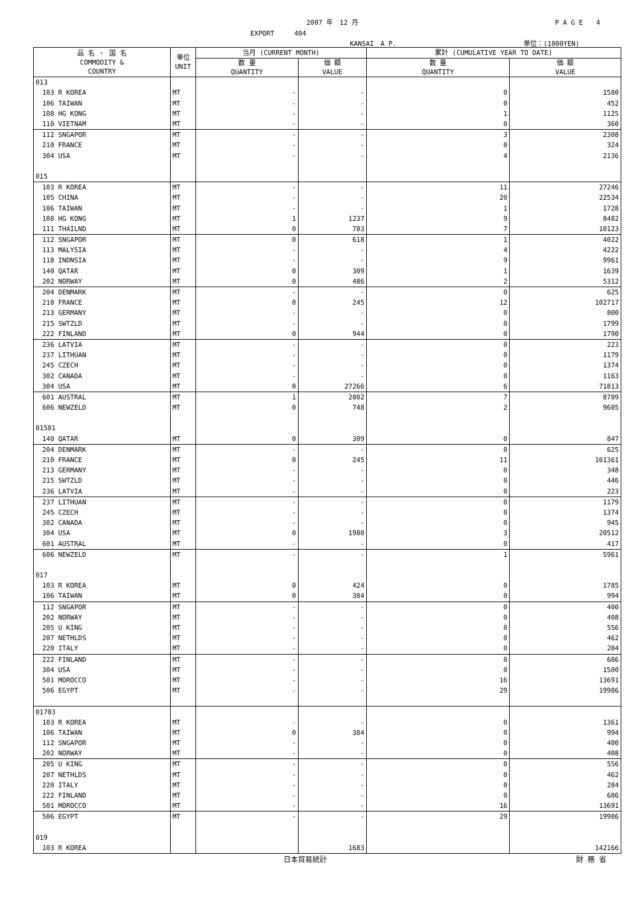2007 年　12 月 P A G E　　4
EXPORT　　　404
KANSAI　A P. 単位：(1000YEN)
| 品 名 ・ 国 名 COMMODITY & COUNTRY | 単位 UNIT | 当月 (CURRENT MONTH) | | 累計 (CUMULATIVE YEAR TO DATE) | |
| --- | --- | --- | --- | --- | --- |
| | | 数 量 QUANTITY | 価 額 VALUE | 数 量 QUANTITY | 価 額 VALUE |
| 013 | | | | | |
| 103 R KOREA | MT | - | - | 0 | 1580 |
| 106 TAIWAN | MT | - | - | 0 | 452 |
| 108 HG KONG | MT | - | - | 1 | 1125 |
| 110 VIETNAM | MT | - | - | 0 | 360 |
| 112 SNGAPOR | MT | - | - | 3 | 2308 |
| 210 FRANCE | MT | - | - | 0 | 324 |
| 304 USA | MT | - | - | 4 | 2136 |
| 015 | | | | | |
| 103 R KOREA | MT | - | - | 11 | 27246 |
| 105 CHINA | MT | - | - | 20 | 22534 |
| 106 TAIWAN | MT | - | - | 1 | 1728 |
| 108 HG KONG | MT | 1 | 1237 | 9 | 8482 |
| 111 THAILND | MT | 0 | 783 | 7 | 10123 |
| 112 SNGAPOR | MT | 0 | 618 | 1 | 4022 |
| 113 MALYSIA | MT | - | - | 4 | 4222 |
| 118 INDNSIA | MT | - | - | 9 | 9961 |
| 140 QATAR | MT | 0 | 309 | 1 | 1639 |
| 202 NORWAY | MT | 0 | 486 | 2 | 5312 |
| 204 DENMARK | MT | - | - | 0 | 625 |
| 210 FRANCE | MT | 0 | 245 | 12 | 102717 |
| 213 GERMANY | MT | - | - | 0 | 800 |
| 215 SWTZLD | MT | - | - | 0 | 1799 |
| 222 FINLAND | MT | 0 | 944 | 0 | 1790 |
| 236 LATVIA | MT | - | - | 0 | 223 |
| 237 LITHUAN | MT | - | - | 0 | 1179 |
| 245 CZECH | MT | - | - | 0 | 1374 |
| 302 CANADA | MT | - | - | 0 | 1163 |
| 304 USA | MT | 0 | 27266 | 6 | 71813 |
| 601 AUSTRAL | MT | 1 | 2802 | 7 | 8709 |
| 606 NEWZELD | MT | 0 | 748 | 2 | 9605 |
| 01501 | | | | | |
| 140 QATAR | MT | 0 | 309 | 0 | 847 |
| 204 DENMARK | MT | - | - | 0 | 625 |
| 210 FRANCE | MT | 0 | 245 | 11 | 101361 |
| 213 GERMANY | MT | - | - | 0 | 348 |
| 215 SWTZLD | MT | - | - | 0 | 446 |
| 236 LATVIA | MT | - | - | 0 | 223 |
| 237 LITHUAN | MT | - | - | 0 | 1179 |
| 245 CZECH | MT | - | - | 0 | 1374 |
| 302 CANADA | MT | - | - | 0 | 945 |
| 304 USA | MT | 0 | 1980 | 3 | 20512 |
| 601 AUSTRAL | MT | - | - | 0 | 417 |
| 606 NEWZELD | MT | - | - | 1 | 5961 |
| 017 | | | | | |
| 103 R KOREA | MT | 0 | 424 | 0 | 1785 |
| 106 TAIWAN | MT | 0 | 384 | 0 | 994 |
| 112 SNGAPOR | MT | - | - | 0 | 400 |
| 202 NORWAY | MT | - | - | 0 | 408 |
| 205 U KING | MT | - | - | 0 | 556 |
| 207 NETHLDS | MT | - | - | 0 | 462 |
| 220 ITALY | MT | - | - | 0 | 284 |
| 222 FINLAND | MT | - | - | 0 | 686 |
| 304 USA | MT | - | - | 0 | 1500 |
| 501 MOROCCO | MT | - | - | 16 | 13691 |
| 506 EGYPT | MT | - | - | 29 | 19986 |
| 01703 | | | | | |
| 103 R KOREA | MT | - | - | 0 | 1361 |
| 106 TAIWAN | MT | 0 | 384 | 0 | 994 |
| 112 SNGAPOR | MT | - | - | 0 | 400 |
| 202 NORWAY | MT | - | - | 0 | 408 |
| 205 U KING | MT | - | - | 0 | 556 |
| 207 NETHLDS | MT | - | - | 0 | 462 |
| 220 ITALY | MT | - | - | 0 | 284 |
| 222 FINLAND | MT | - | - | 0 | 686 |
| 501 MOROCCO | MT | - | - | 16 | 13691 |
| 506 EGYPT | MT | - | - | 29 | 19986 |
| 019 | | | | | |
| 103 R KOREA | | | 1683 | | 142166 |
日本貿易統計 財 務 省